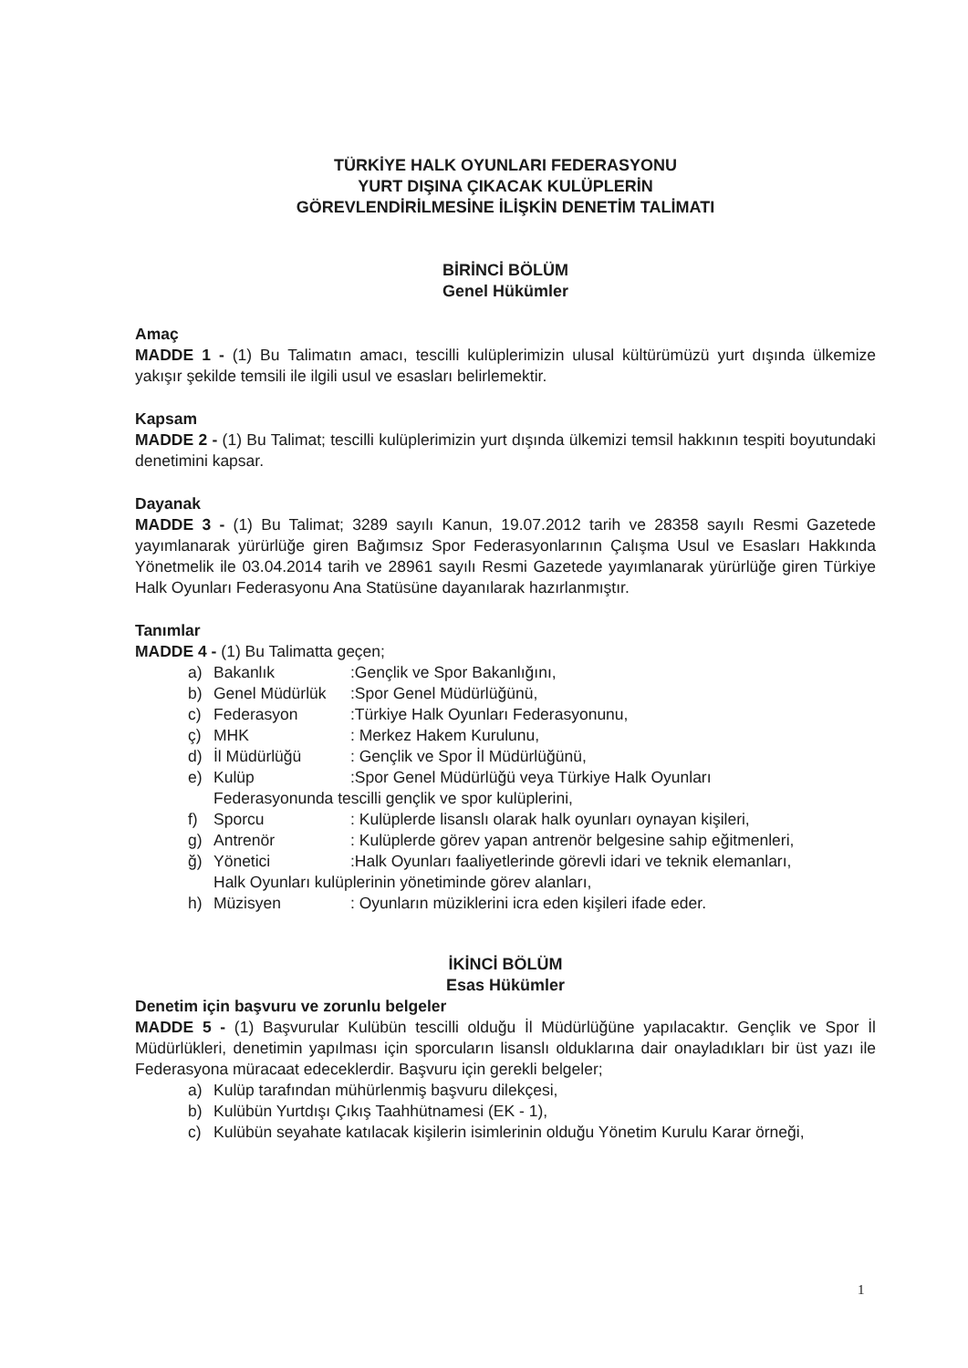TÜRKİYE HALK OYUNLARI FEDERASYONU
YURT DIŞINA ÇIKACAK KULÜPLERİN
GÖREVLENDİRİLMESİNE İLİŞKİN DENETİM TALİMATI
BİRİNCİ BÖLÜM
Genel Hükümler
Amaç
MADDE 1 - (1) Bu Talimatın amacı, tescilli kulüplerimizin ulusal kültürümüzü yurt dışında ülkemize yakışır şekilde temsili ile ilgili usul ve esasları belirlemektir.
Kapsam
MADDE 2 - (1) Bu Talimat; tescilli kulüplerimizin yurt dışında ülkemizi temsil hakkının tespiti boyutundaki denetimini kapsar.
Dayanak
MADDE 3 - (1) Bu Talimat; 3289 sayılı Kanun, 19.07.2012 tarih ve 28358 sayılı Resmi Gazetede yayımlanarak yürürlüğe giren Bağımsız Spor Federasyonlarının Çalışma Usul ve Esasları Hakkında Yönetmelik ile 03.04.2014 tarih ve 28961 sayılı Resmi Gazetede yayımlanarak yürürlüğe giren Türkiye Halk Oyunları Federasyonu Ana Statüsüne dayanılarak hazırlanmıştır.
Tanımlar
MADDE 4 - (1) Bu Talimatta geçen;
a) Bakanlık:Gençlik ve Spor Bakanlığını,
b) Genel Müdürlük:Spor Genel Müdürlüğünü,
c) Federasyon:Türkiye Halk Oyunları Federasyonunu,
ç) MHK: Merkez Hakem Kurulunu,
d) İl Müdürlüğü: Gençlik ve Spor İl Müdürlüğünü,
e) Kulüp:Spor Genel Müdürlüğü veya Türkiye Halk Oyunları
Federasyonunda tescilli gençlik ve spor kulüplerini,
f) Sporcu: Kulüplerde lisanslı olarak halk oyunları oynayan kişileri,
g) Antrenör: Kulüplerde görev yapan antrenör belgesine sahip eğitmenleri,
ğ) Yönetici:Halk Oyunları faaliyetlerinde görevli idari ve teknik elemanları,
Halk Oyunları kulüplerinin yönetiminde görev alanları,
h) Müzisyen: Oyunların müziklerini icra eden kişileri ifade eder.
İKİNCİ BÖLÜM
Esas Hükümler
Denetim için başvuru ve zorunlu belgeler
MADDE 5 - (1) Başvurular Kulübün tescilli olduğu İl Müdürlüğüne yapılacaktır. Gençlik ve Spor İl Müdürlükleri, denetimin yapılması için sporcuların lisanslı olduklarına dair onayladıkları bir üst yazı ile Federasyona müracaat edeceklerdir. Başvuru için gerekli belgeler;
a) Kulüp tarafından mühürlenmiş başvuru dilekçesi,
b) Kulübün Yurtdışı Çıkış Taahhütnamesi (EK - 1),
c) Kulübün seyahate katılacak kişilerin isimlerinin olduğu Yönetim Kurulu Karar örneği,
1